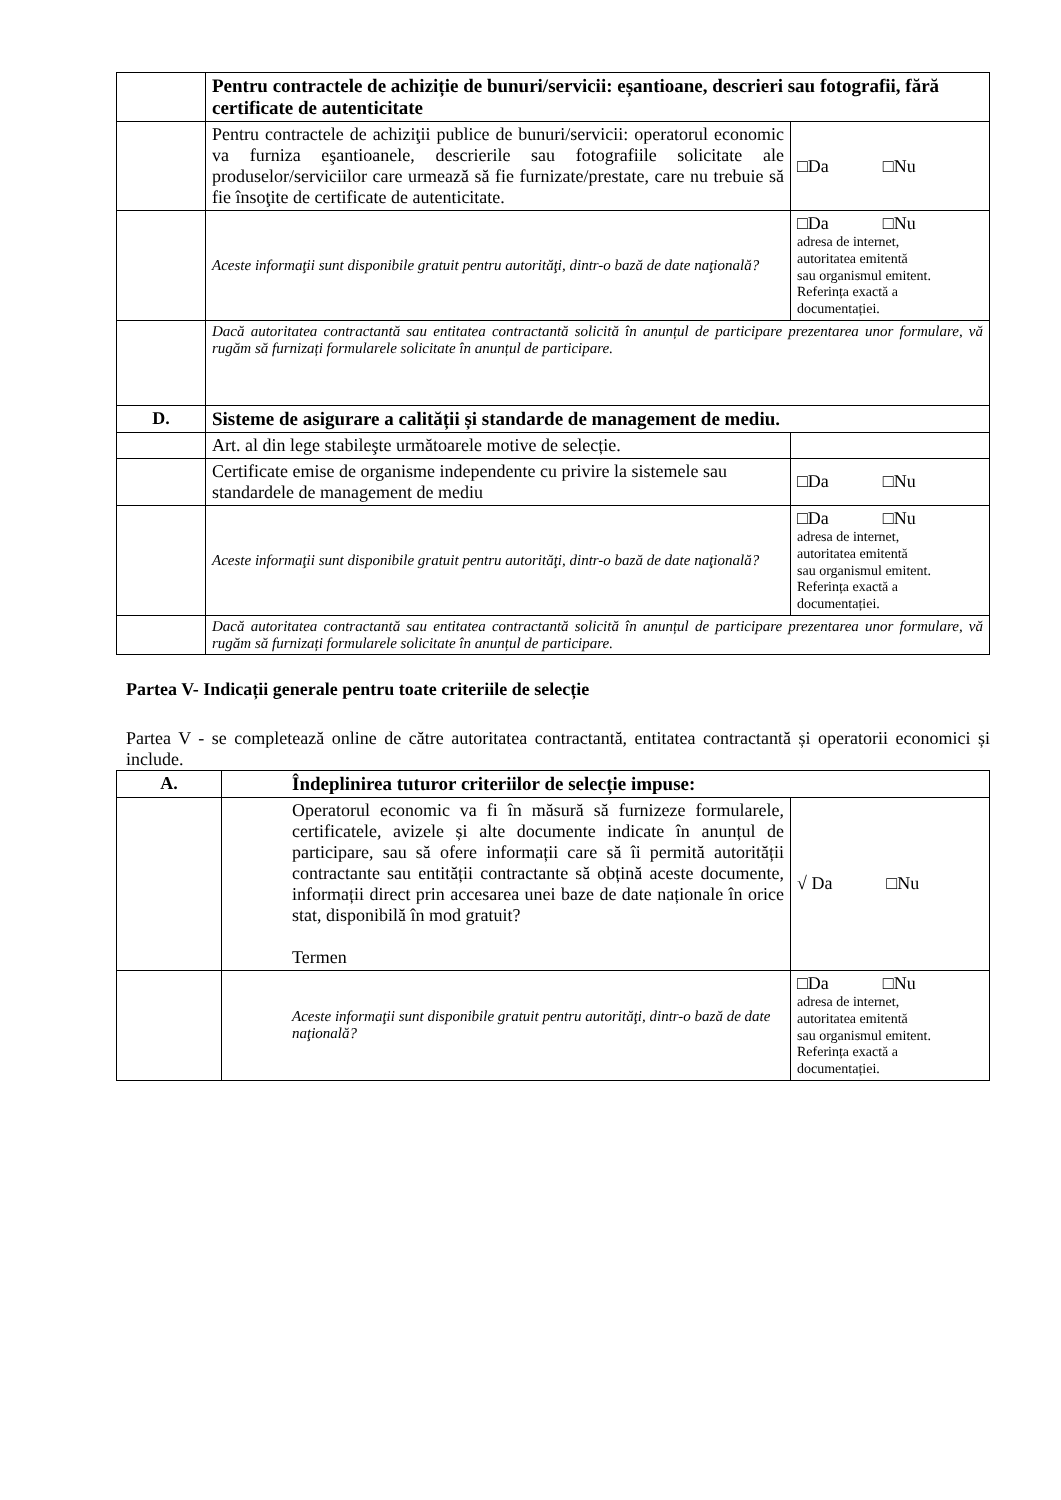| | Pentru contractele de achiziție de bunuri/servicii: eșantioane, descrieri sau fotografii, fără certificate de autenticitate | |
| | Pentru contractele de achiziţii publice de bunuri/servicii: operatorul economic va furniza eşantioanele, descrierile sau fotografiile solicitate ale produselor/serviciilor care urmează să fie furnizate/prestate, care nu trebuie să fie însoţite de certificate de autenticitate. | □Da □Nu |
| | Aceste informaţii sunt disponibile gratuit pentru autorităţi, dintr-o bază de date naţională? | □Da □Nu adresa de internet, autoritatea emitentă sau organismul emitent. Referința exactă a documentației. |
| | Dacă autoritatea contractantă sau entitatea contractantă solicită în anunțul de participare prezentarea unor formulare, vă rugăm să furnizați formularele solicitate în anunțul de participare. | |
| D. | Sisteme de asigurare a calității și standarde de management de mediu. | |
| | Art. al din lege stabileşte următoarele motive de selecție. | |
| | Certificate emise de organisme independente cu privire la sistemele sau standardele de management de mediu | □Da □Nu |
| | Aceste informaţii sunt disponibile gratuit pentru autorităţi, dintr-o bază de date naţională? | □Da □Nu adresa de internet, autoritatea emitentă sau organismul emitent. Referința exactă a documentației. |
| | Dacă autoritatea contractantă sau entitatea contractantă solicită în anunțul de participare prezentarea unor formulare, vă rugăm să furnizați formularele solicitate în anunțul de participare. | |
Partea V- Indicații generale pentru toate criteriile de selecție
Partea V - se completează online de către autoritatea contractantă, entitatea contractantă și operatorii economici și include.
| A. | Îndeplinirea tuturor criteriilor de selecție impuse: | |
| | Operatorul economic va fi în măsură să furnizeze formularele, certificatele, avizele și alte documente indicate în anunțul de participare, sau să ofere informații care să îi permită autorității contractante sau entității contractante să obțină aceste documente, informații direct prin accesarea unei baze de date naționale în orice stat, disponibilă în mod gratuit? Termen | √ Da □Nu |
| | Aceste informaţii sunt disponibile gratuit pentru autorităţi, dintr-o bază de date naţională? | □Da □Nu adresa de internet, autoritatea emitentă sau organismul emitent. Referința exactă a documentației. |